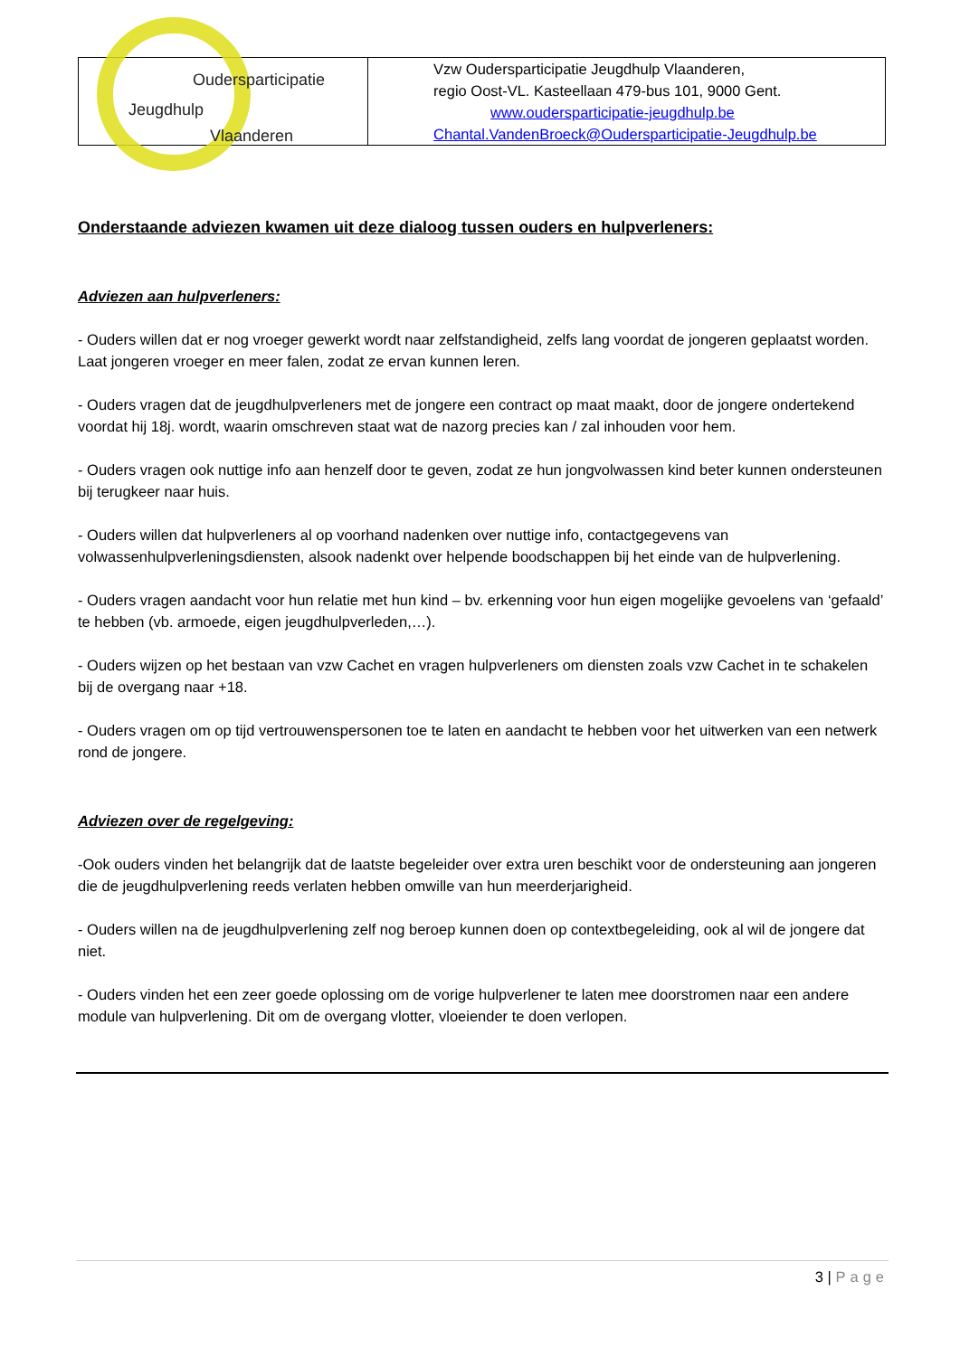| Oudersparticipatie Jeugdhulp Vlaanderen | Vzw Oudersparticipatie Jeugdhulp Vlaanderen, regio Oost-VL. Kasteellaan 479-bus 101, 9000 Gent. www.oudersparticipatie-jeugdhulp.be Chantal.VandenBroeck@Oudersparticipatie-Jeugdhulp.be |
Onderstaande adviezen kwamen uit deze dialoog tussen ouders en hulpverleners:
Adviezen aan hulpverleners:
- Ouders willen dat er nog vroeger gewerkt wordt naar zelfstandigheid, zelfs lang voordat de jongeren geplaatst worden. Laat jongeren vroeger en meer falen, zodat ze ervan kunnen leren.
- Ouders vragen dat de jeugdhulpverleners met de jongere een contract op maat maakt, door de jongere ondertekend voordat hij 18j. wordt, waarin omschreven staat wat de nazorg precies kan / zal inhouden voor hem.
- Ouders vragen ook nuttige info aan henzelf door te geven, zodat ze hun jongvolwassen kind beter kunnen ondersteunen bij terugkeer naar huis.
- Ouders willen dat hulpverleners al op voorhand nadenken over nuttige info, contactgegevens van volwassenhulpverleningsdiensten, alsook nadenkt over helpende boodschappen bij het einde van de hulpverlening.
- Ouders vragen aandacht voor hun relatie met hun kind – bv. erkenning voor hun eigen mogelijke gevoelens van ‘gefaald’ te hebben (vb. armoede, eigen jeugdhulpverleden,…).
- Ouders wijzen op het bestaan van vzw Cachet en vragen hulpverleners om diensten zoals vzw Cachet in te schakelen bij de overgang naar +18.
- Ouders vragen om op tijd vertrouwenspersonen toe te laten en aandacht te hebben voor het uitwerken van een netwerk rond de jongere.
Adviezen over de regelgeving:
-Ook ouders vinden het belangrijk dat de laatste begeleider over extra uren beschikt voor de ondersteuning aan jongeren die de jeugdhulpverlening reeds verlaten hebben omwille van hun meerderjarigheid.
- Ouders willen na de jeugdhulpverlening zelf nog beroep kunnen doen op contextbegeleiding, ook al wil de jongere dat niet.
- Ouders vinden het een zeer goede oplossing om de vorige hulpverlener te laten mee doorstromen naar een andere module van hulpverlening. Dit om de overgang vlotter, vloeiender te doen verlopen.
3 | Page